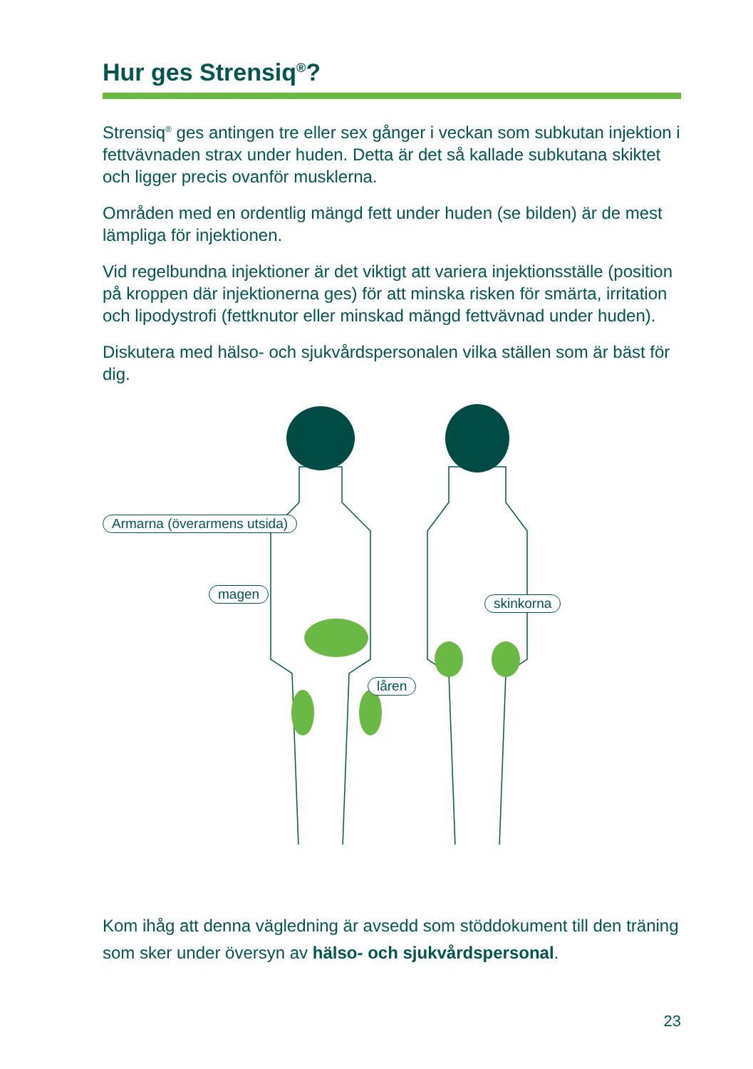Hur ges Strensiq<sup>®</sup>?
Strensiq<sup>®</sup> ges antingen tre eller sex gånger i veckan som subkutan injektion i fettvävnaden strax under huden. Detta är det så kallade subkutana skiktet och ligger precis ovanför musklerna.
Områden med en ordentlig mängd fett under huden (se bilden) är de mest lämpliga för injektionen.
Vid regelbundna injektioner är det viktigt att variera injektionsställe (position på kroppen där injektionerna ges) för att minska risken för smärta, irritation och lipodystrofi (fettknutor eller minskad mängd fettvävnad under huden).
Diskutera med hälso- och sjukvårdspersonalen vilka ställen som är bäst för dig.
Armarna (överarmens utsida)
magen
skinkorna
låren
Kom ihåg att denna vägledning är avsedd som stöddokument till den träning som sker under översyn av hälso- och sjukvårdspersonal.
23